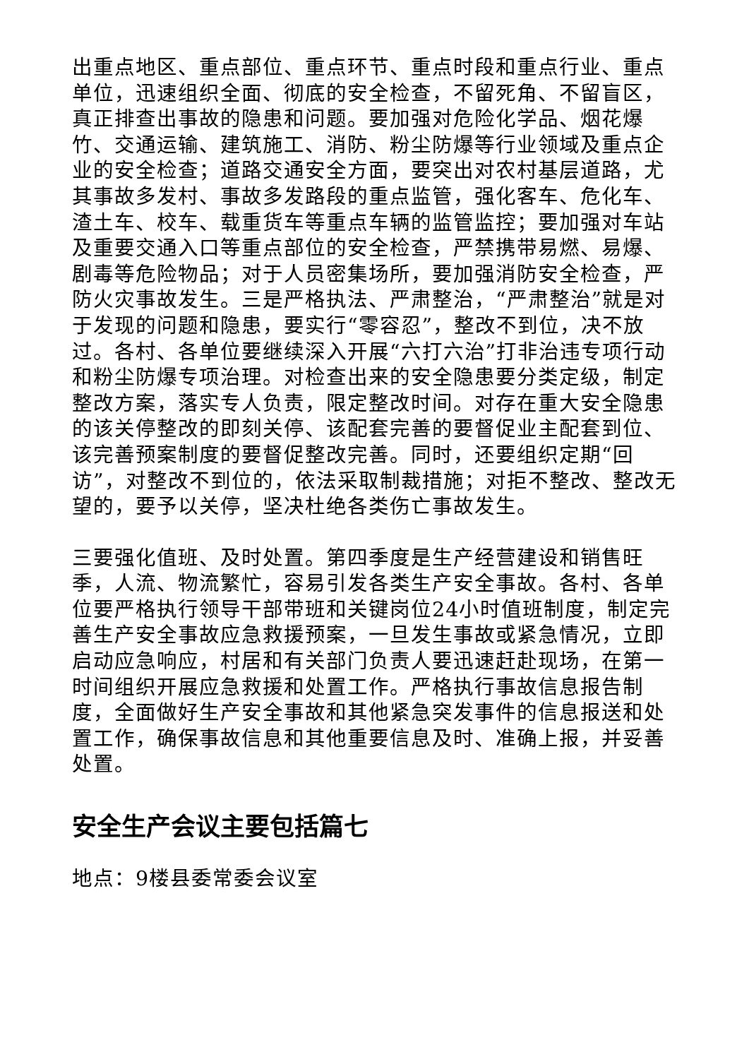出重点地区、重点部位、重点环节、重点时段和重点行业、重点单位，迅速组织全面、彻底的安全检查，不留死角、不留盲区，真正排查出事故的隐患和问题。要加强对危险化学品、烟花爆竹、交通运输、建筑施工、消防、粉尘防爆等行业领域及重点企业的安全检查；道路交通安全方面，要突出对农村基层道路，尤其事故多发村、事故多发路段的重点监管，强化客车、危化车、渣土车、校车、载重货车等重点车辆的监管监控；要加强对车站及重要交通入口等重点部位的安全检查，严禁携带易燃、易爆、剧毒等危险物品；对于人员密集场所，要加强消防安全检查，严防火灾事故发生。三是严格执法、严肃整治，“严肃整治”就是对于发现的问题和隐患，要实行“零容忍”，整改不到位，决不放过。各村、各单位要继续深入开展“六打六治”打非治违专项行动和粉尘防爆专项治理。对检查出来的安全隐患要分类定级，制定整改方案，落实专人负责，限定整改时间。对存在重大安全隐患的该关停整改的即刻关停、该配套完善的要督促业主配套到位、该完善预案制度的要督促整改完善。同时，还要组织定期“回访”，对整改不到位的，依法采取制裁措施；对拒不整改、整改无望的，要予以关停，坚决杜绝各类伤亡事故发生。
三要强化值班、及时处置。第四季度是生产经营建设和销售旺季，人流、物流繁忙，容易引发各类生产安全事故。各村、各单位要严格执行领导干部带班和关键岗位24小时值班制度，制定完善生产安全事故应急救援预案，一旦发生事故或紧急情况，立即启动应急响应，村居和有关部门负责人要迅速赶赴现场，在第一时间组织开展应急救援和处置工作。严格执行事故信息报告制度，全面做好生产安全事故和其他紧急突发事件的信息报送和处置工作，确保事故信息和其他重要信息及时、准确上报，并妥善处置。
安全生产会议主要包括篇七
地点：9楼县委常委会议室